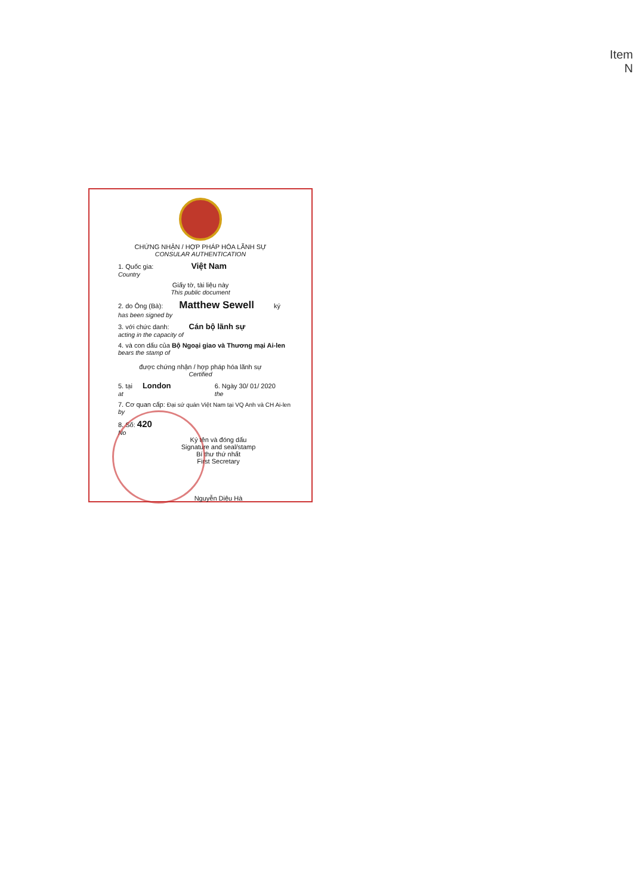Item N
CHỨNG NHẬN / HỢP PHÁP HÓA LÃNH SỰ
CONSULAR AUTHENTICATION
1. Quốc gia: Việt Nam
Country
Giấy tờ, tài liệu này
This public document
2. do Ông (Bà): Matthew Sewell ký
has been signed by
3. với chức danh: Cán bộ lãnh sự
acting in the capacity of
4. và con dấu của Bộ Ngoại giao và Thương mại Ai-len
bears the stamp of
được chứng nhận / hợp pháp hóa lãnh sự
Certified
5. tại London 6. Ngày 30/ 01/ 2020
at the
7. Cơ quan cấp: Đại sứ quán Việt Nam tại VQ Anh và CH Ai-len
by
8. Số: 420
No
Ký tên và đóng dấu
Signature and seal/stamp
Bí thư thứ nhất
First Secretary
Nguyễn Diệu Hà